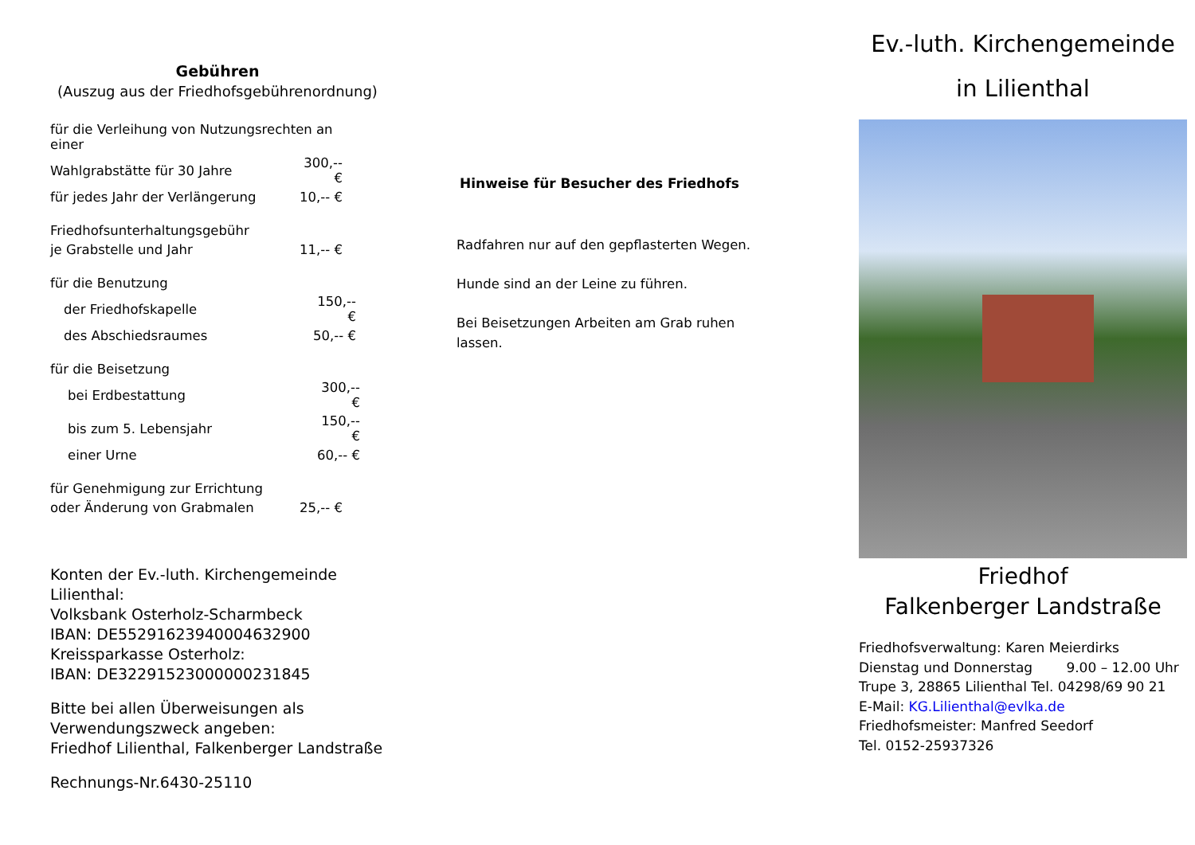Gebühren
(Auszug aus der Friedhofsgebührenordnung)
| für die Verleihung von Nutzungsrechten an einer | |
| Wahlgrabstätte für 30 Jahre | 300,-- € |
| für jedes Jahr der Verlängerung | 10,-- € |
| Friedhofsunterhaltungsgebühr | |
| je Grabstelle und Jahr | 11,-- € |
| für die Benutzung | |
| der Friedhofskapelle | 150,-- € |
| des Abschiedsraumes | 50,-- € |
| für die Beisetzung | |
| bei Erdbestattung | 300,-- € |
| bis zum 5. Lebensjahr | 150,-- € |
| einer Urne | 60,-- € |
| für Genehmigung zur Errichtung | |
| oder Änderung von Grabmalen | 25,-- € |
Konten der Ev.-luth. Kirchengemeinde
Lilienthal:
Volksbank Osterholz-Scharmbeck
IBAN: DE55291623940004632900
Kreissparkasse Osterholz:
IBAN: DE32291523000000231845
Bitte bei allen Überweisungen als
Verwendungszweck angeben:
Friedhof Lilienthal, Falkenberger Landstraße
Rechnungs-Nr.6430-25110
Hinweise für Besucher des Friedhofs
Radfahren nur auf den gepflasterten Wegen.
Hunde sind an der Leine zu führen.
Bei Beisetzungen Arbeiten am Grab ruhen lassen.
Ev.-luth. Kirchengemeinde
in Lilienthal
Friedhof
Falkenberger Landstraße
Friedhofsverwaltung: Karen Meierdirks
Dienstag und Donnerstag 9.00 – 12.00 Uhr
Trupe 3, 28865 Lilienthal Tel. 04298/69 90 21
E-Mail: KG.Lilienthal@evlka.de
Friedhofsmeister: Manfred Seedorf
Tel. 0152-25937326